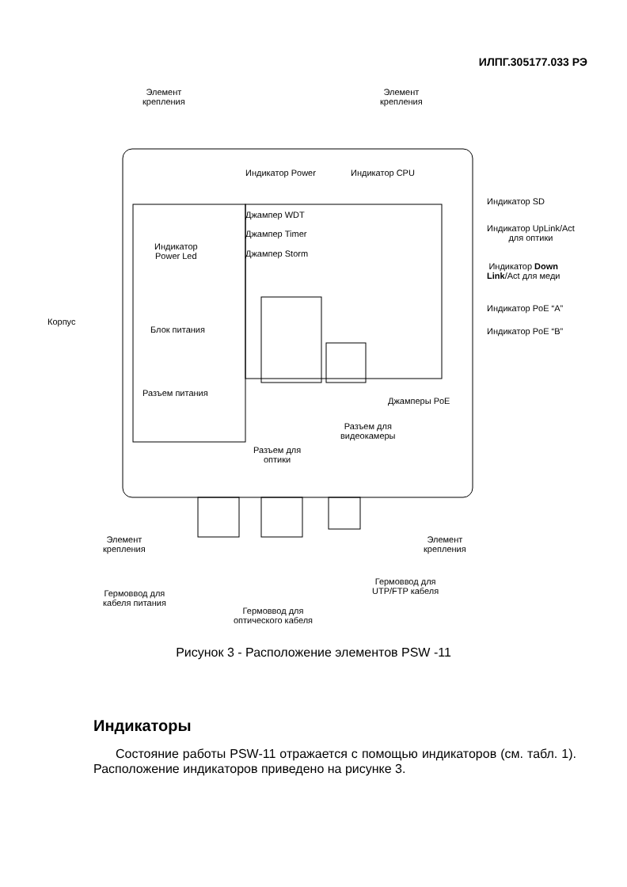ИЛПГ.305177.033 РЭ
Элемент
крепления
Элемент
крепления
Индикатор Power Индикатор CPU
Индикатор SD
Джампер WDT
Джампер Timer
Джампер Storm
Индикатор UpLink/Act
для оптики
Индикатор
Power Led
Индикатор Down
Link/Act для меди
Индикатор PoE “A”
Корпус
Блок питания Индикатор PoE “B”
Разъем питания
Джамперы PoE
Разъем для
видеокамеры
Разъем для
оптики
Элемент
крепления
Элемент
крепления
Гермоввод для
UTP/FTP кабеля
Гермоввод для
кабеля питания
Гермоввод для
оптического кабеля
Рисунок 3 - Расположение элементов PSW -11
Индикаторы
Состояние работы PSW-11 отражается с помощью индикаторов (см. табл. 1). Расположение индикаторов приведено на рисунке 3.